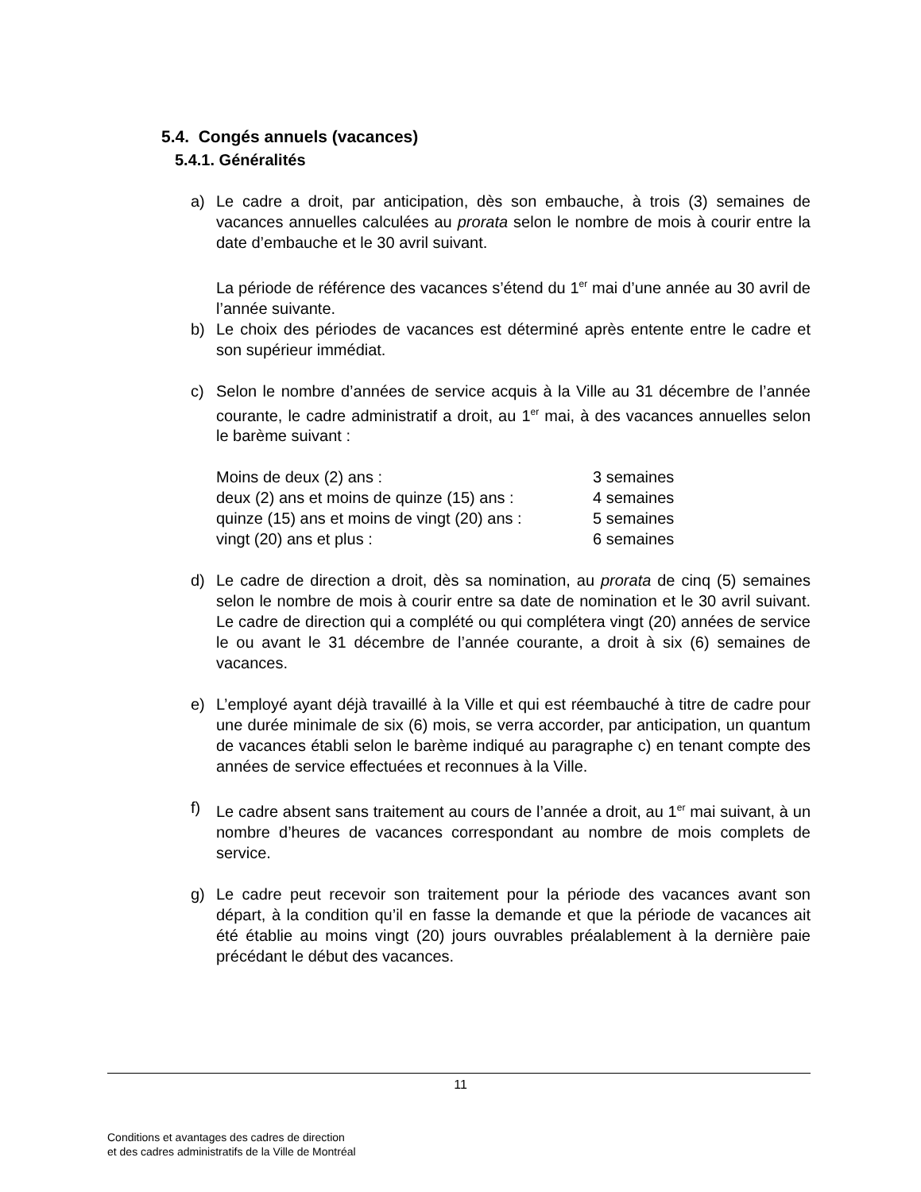5.4. Congés annuels (vacances)
5.4.1. Généralités
a) Le cadre a droit, par anticipation, dès son embauche, à trois (3) semaines de vacances annuelles calculées au prorata selon le nombre de mois à courir entre la date d’embauche et le 30 avril suivant.
La période de référence des vacances s’étend du 1<sup>er</sup> mai d’une année au 30 avril de l’année suivante.
b) Le choix des périodes de vacances est déterminé après entente entre le cadre et son supérieur immédiat.
c) Selon le nombre d’années de service acquis à la Ville au 31 décembre de l’année courante, le cadre administratif a droit, au 1<sup>er</sup> mai, à des vacances annuelles selon le barème suivant :
| Moins de deux (2) ans : | 3 semaines |
| deux (2) ans et moins de quinze (15) ans : | 4 semaines |
| quinze (15) ans et moins de vingt (20) ans : | 5 semaines |
| vingt (20) ans et plus : | 6 semaines |
d) Le cadre de direction a droit, dès sa nomination, au prorata de cinq (5) semaines selon le nombre de mois à courir entre sa date de nomination et le 30 avril suivant. Le cadre de direction qui a complété ou qui complétera vingt (20) années de service le ou avant le 31 décembre de l’année courante, a droit à six (6) semaines de vacances.
e) L’employé ayant déjà travaillé à la Ville et qui est réembauché à titre de cadre pour une durée minimale de six (6) mois, se verra accorder, par anticipation, un quantum de vacances établi selon le barème indiqué au paragraphe c) en tenant compte des années de service effectuées et reconnues à la Ville.
f) Le cadre absent sans traitement au cours de l’année a droit, au 1<sup>er</sup> mai suivant, à un nombre d’heures de vacances correspondant au nombre de mois complets de service.
g) Le cadre peut recevoir son traitement pour la période des vacances avant son départ, à la condition qu’il en fasse la demande et que la période de vacances ait été établie au moins vingt (20) jours ouvrables préalablement à la dernière paie précédant le début des vacances.
11
Conditions et avantages des cadres de direction
et des cadres administratifs de la Ville de Montréal